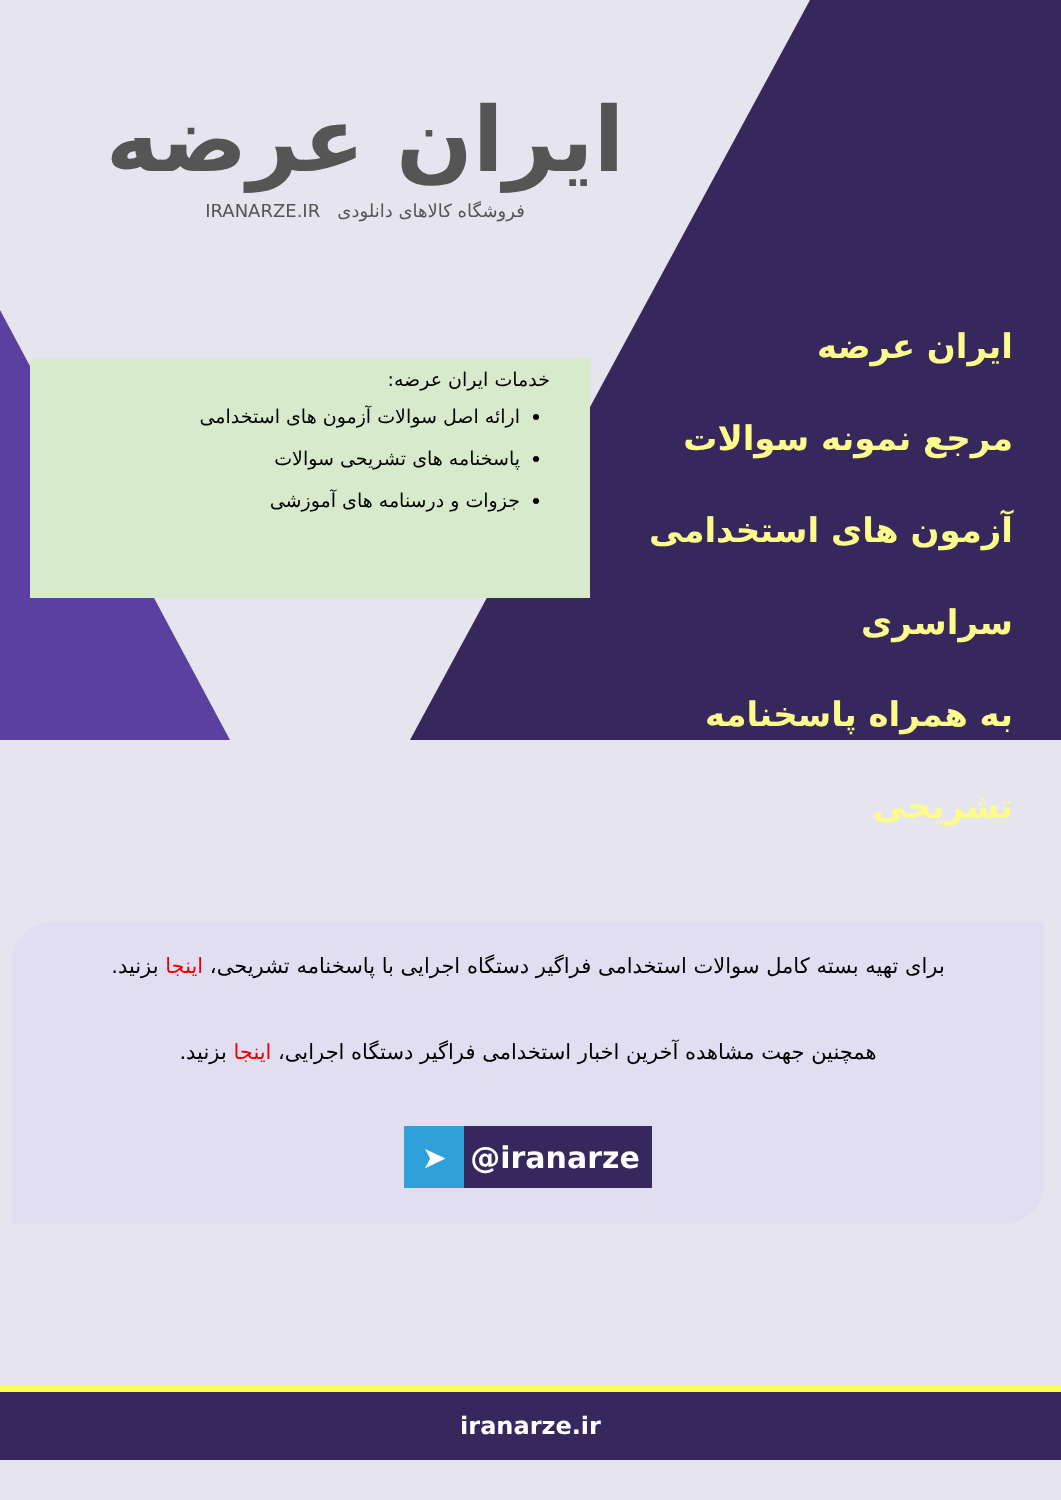ایران عرضه
فروشگاه کالاهای دانلودی IRANARZE.IR
خدمات ایران عرضه:
ارائه اصل سوالات آزمون های استخدامی
پاسخنامه های تشریحی سوالات
جزوات و درسنامه های آموزشی
ایران عرضه
مرجع نمونه سوالات
آزمون های استخدامی سراسری
به همراه پاسخنامه تشریحی
برای تهیه بسته کامل سوالات استخدامی فراگیر دستگاه اجرایی با پاسخنامه تشریحی، اینجا بزنید.
همچنین جهت مشاهده آخرین اخبار استخدامی فراگیر دستگاه اجرایی، اینجا بزنید.
➤ @iranarze
iranarze.ir